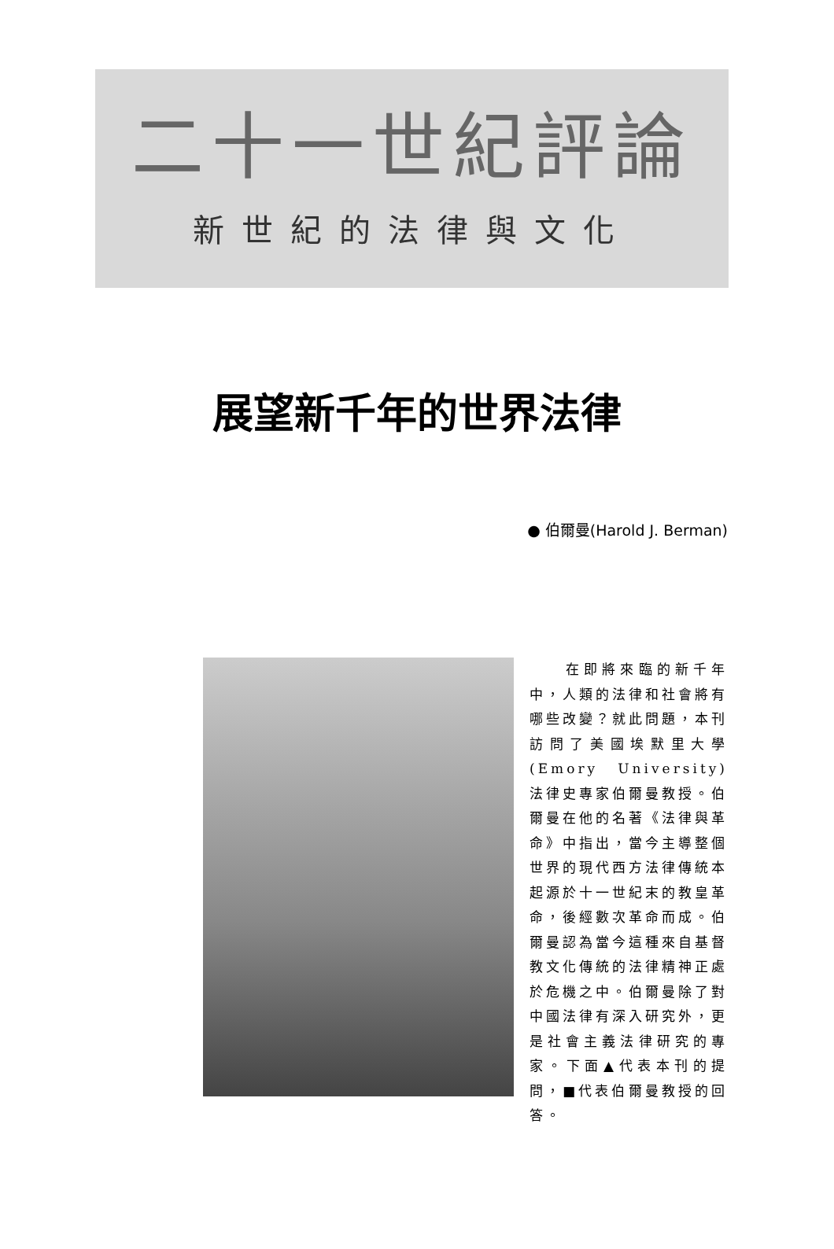二十一世紀評論
新世紀的法律與文化
展望新千年的世界法律
● 伯爾曼(Harold J. Berman)
　　在即將來臨的新千年中，人類的法律和社會將有哪些改變？就此問題，本刊訪問了美國埃默里大學(Emory University)法律史專家伯爾曼教授。伯爾曼在他的名著《法律與革命》中指出，當今主導整個世界的現代西方法律傳統本起源於十一世紀末的教皇革命，後經數次革命而成。伯爾曼認為當今這種來自基督教文化傳統的法律精神正處於危機之中。伯爾曼除了對中國法律有深入研究外，更是社會主義法律研究的專家。下面▲代表本刊的提問，■代表伯爾曼教授的回答。